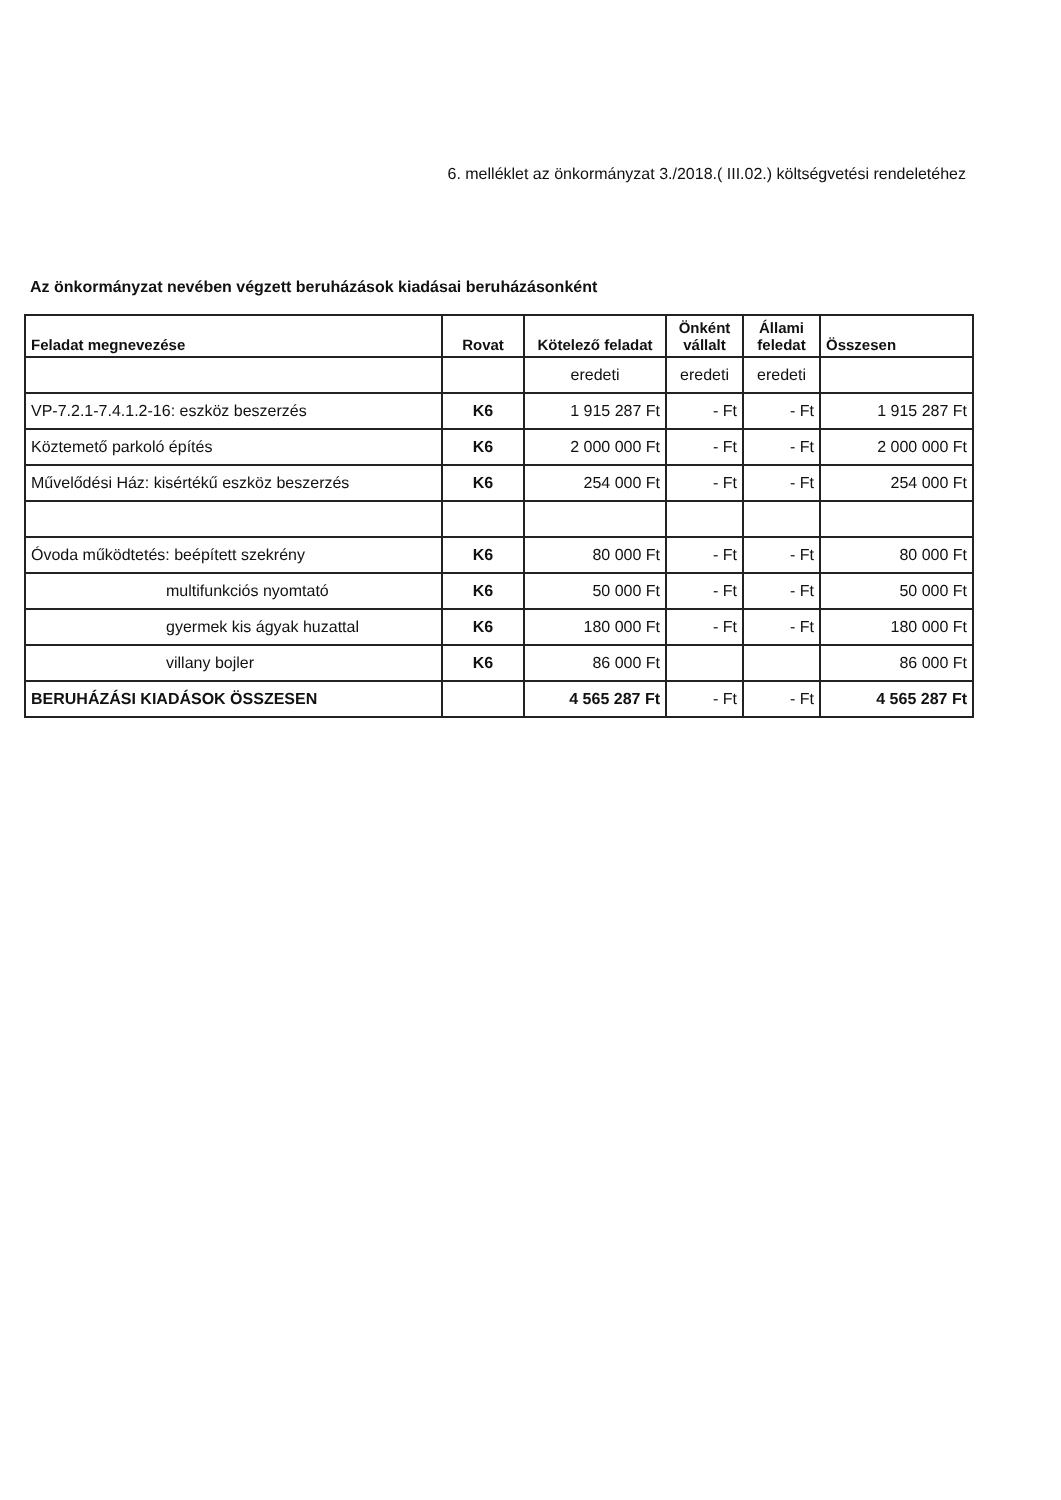6. melléklet az önkormányzat 3./2018.( III.02.) költségvetési rendeletéhez
Az önkormányzat nevében végzett beruházások kiadásai beruházásonként
| Feladat megnevezése | Rovat | Kötelező feladat | Önként vállalt | Állami feledat | Összesen |
| --- | --- | --- | --- | --- | --- |
| | | eredeti | eredeti | eredeti | |
| VP-7.2.1-7.4.1.2-16: eszköz beszerzés | K6 | 1 915 287 Ft | - Ft | - Ft | 1 915 287 Ft |
| Köztemető parkoló építés | K6 | 2 000 000 Ft | - Ft | - Ft | 2 000 000 Ft |
| Művelődési Ház: kisértékű eszköz beszerzés | K6 | 254 000 Ft | - Ft | - Ft | 254 000 Ft |
| Óvoda működtetés: beépített szekrény | K6 | 80 000 Ft | - Ft | - Ft | 80 000 Ft |
| multifunkciós nyomtató | K6 | 50 000 Ft | - Ft | - Ft | 50 000 Ft |
| gyermek kis ágyak huzattal | K6 | 180 000 Ft | - Ft | - Ft | 180 000 Ft |
| villany bojler | K6 | 86 000 Ft | | | 86 000 Ft |
| BERUHÁZÁSI KIADÁSOK ÖSSZESEN | | 4 565 287 Ft | - Ft | - Ft | 4 565 287 Ft |